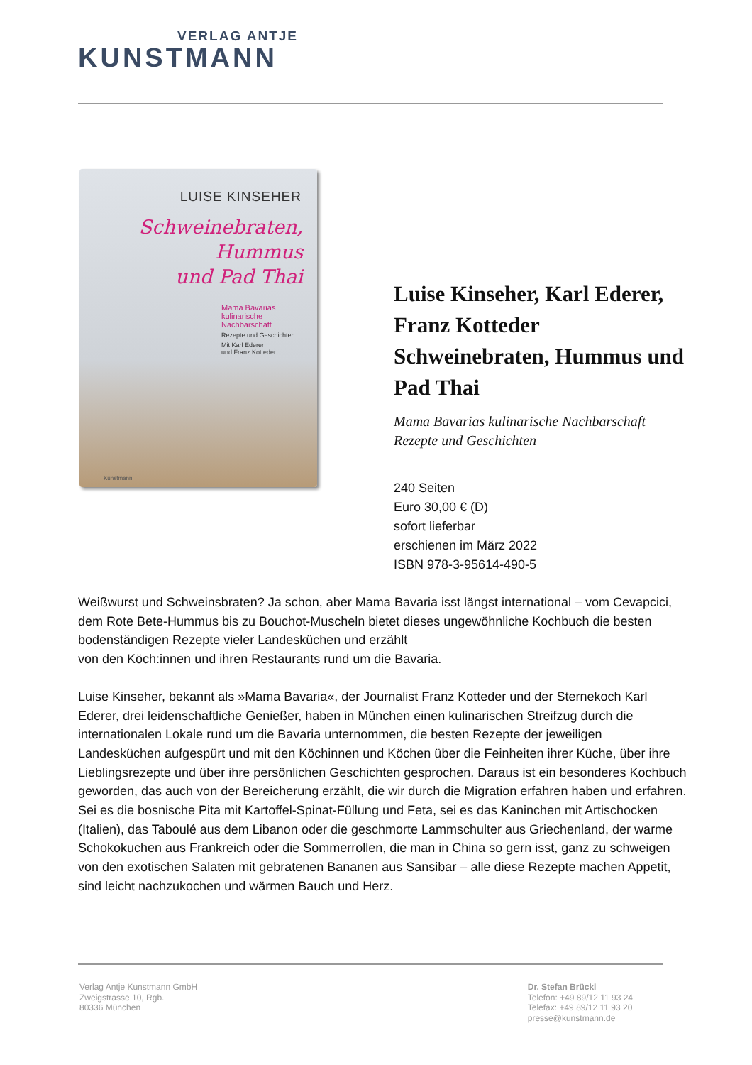VERLAG ANTJE
KUNSTMANN
LUISE KINSEHER
Schweinebraten, Hummus
und Pad Thai
Mama Bavarias
kulinarische
Nachbarschaft
Rezepte und Geschichten
Mit Karl Ederer
und Franz Kotteder
Kunstmann
Luise Kinseher, Karl Ederer, Franz Kotteder Schweinebraten, Hummus und Pad Thai
Mama Bavarias kulinarische Nachbarschaft
Rezepte und Geschichten
240 Seiten
Euro 30,00 € (D)
sofort lieferbar
erschienen im März 2022
ISBN 978-3-95614-490-5
Weißwurst und Schweinsbraten? Ja schon, aber Mama Bavaria isst längst international – vom Cevapcici, dem Rote Bete-Hummus bis zu Bouchot-Muscheln bietet dieses ungewöhnliche Kochbuch die besten bodenständigen Rezepte vieler Landesküchen und erzählt
von den Köch:innen und ihren Restaurants rund um die Bavaria.
Luise Kinseher, bekannt als »Mama Bavaria«, der Journalist Franz Kotteder und der Sternekoch Karl Ederer, drei leidenschaftliche Genießer, haben in München einen kulinarischen Streifzug durch die internationalen Lokale rund um die Bavaria unternommen, die besten Rezepte der jeweiligen Landesküchen aufgespürt und mit den Köchinnen und Köchen über die Feinheiten ihrer Küche, über ihre Lieblingsrezepte und über ihre persönlichen Geschichten gesprochen. Daraus ist ein besonderes Kochbuch geworden, das auch von der Bereicherung erzählt, die wir durch die Migration erfahren haben und erfahren.
Sei es die bosnische Pita mit Kartoffel-Spinat-Füllung und Feta, sei es das Kaninchen mit Artischocken (Italien), das Taboulé aus dem Libanon oder die geschmorte Lammschulter aus Griechenland, der warme Schokokuchen aus Frankreich oder die Sommerrollen, die man in China so gern isst, ganz zu schweigen von den exotischen Salaten mit gebratenen Bananen aus Sansibar – alle diese Rezepte machen Appetit, sind leicht nachzukochen und wärmen Bauch und Herz.
Verlag Antje Kunstmann GmbH
Zweigstrasse 10, Rgb.
80336 München
Dr. Stefan Brückl
Telefon: +49 89/12 11 93 24
Telefax: +49 89/12 11 93 20
presse@kunstmann.de